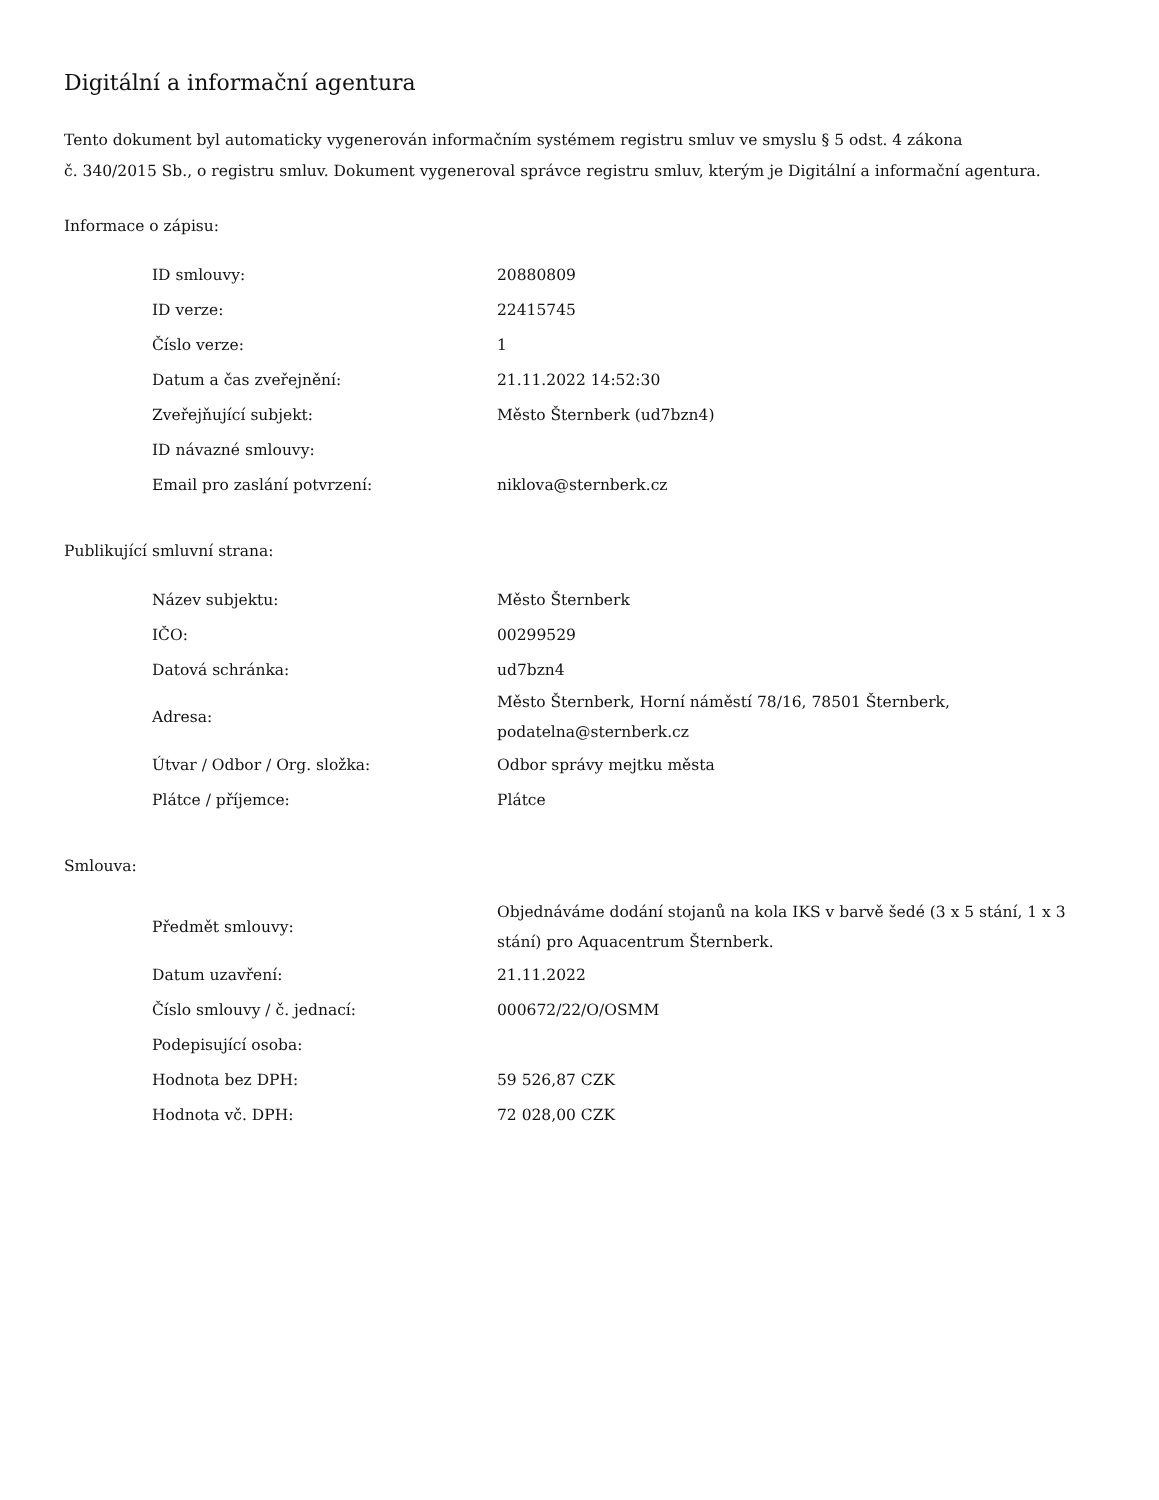Digitální a informační agentura
Tento dokument byl automaticky vygenerován informačním systémem registru smluv ve smyslu § 5 odst. 4 zákona
č. 340/2015 Sb., o registru smluv. Dokument vygeneroval správce registru smluv, kterým je Digitální a informační agentura.
Informace o zápisu:
| ID smlouvy: | 20880809 |
| ID verze: | 22415745 |
| Číslo verze: | 1 |
| Datum a čas zveřejnění: | 21.11.2022 14:52:30 |
| Zveřejňující subjekt: | Město Šternberk (ud7bzn4) |
| ID návazné smlouvy: | |
| Email pro zaslání potvrzení: | niklova@sternberk.cz |
Publikující smluvní strana:
| Název subjektu: | Město Šternberk |
| IČO: | 00299529 |
| Datová schránka: | ud7bzn4 |
| Adresa: | Město Šternberk, Horní náměstí 78/16, 78501 Šternberk, podatelna@sternberk.cz |
| Útvar / Odbor / Org. složka: | Odbor správy mejtku města |
| Plátce / příjemce: | Plátce |
Smlouva:
| Předmět smlouvy: | Objednáváme dodání stojanů na kola IKS v barvě šedé (3 x 5 stání, 1 x 3 stání) pro Aquacentrum Šternberk. |
| Datum uzavření: | 21.11.2022 |
| Číslo smlouvy / č. jednací: | 000672/22/O/OSMM |
| Podepisující osoba: | |
| Hodnota bez DPH: | 59 526,87 CZK |
| Hodnota vč. DPH: | 72 028,00 CZK |